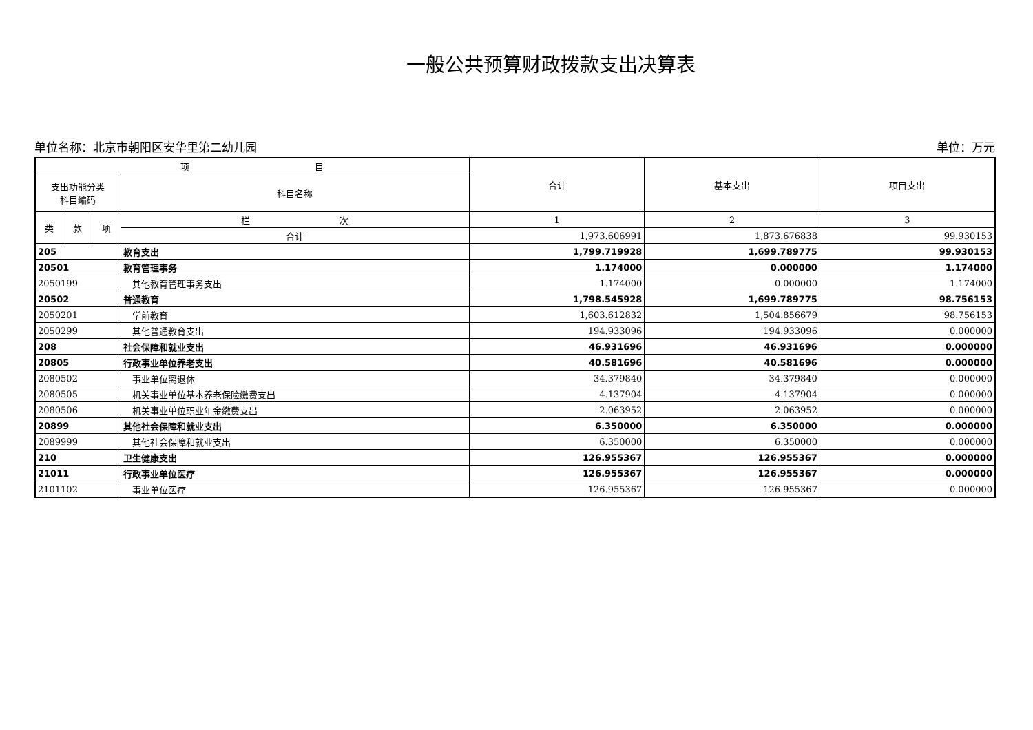一般公共预算财政拨款支出决算表
单位名称：北京市朝阳区安华里第二幼儿园 单位：万元
| 项 目 | | | | 合计 | 基本支出 | 项目支出 |
| --- | --- | --- | --- | --- | --- | --- |
| 支出功能分类 科目编码 | | | 科目名称 | | | |
| 类 | 款 | 项 | 栏 次 | 1 | 2 | 3 |
| | | | 合计 | 1,973.606991 | 1,873.676838 | 99.930153 |
| 205 | | | 教育支出 | 1,799.719928 | 1,699.789775 | 99.930153 |
| 20501 | | | 教育管理事务 | 1.174000 | 0.000000 | 1.174000 |
| 2050199 | | | 其他教育管理事务支出 | 1.174000 | 0.000000 | 1.174000 |
| 20502 | | | 普通教育 | 1,798.545928 | 1,699.789775 | 98.756153 |
| 2050201 | | | 学前教育 | 1,603.612832 | 1,504.856679 | 98.756153 |
| 2050299 | | | 其他普通教育支出 | 194.933096 | 194.933096 | 0.000000 |
| 208 | | | 社会保障和就业支出 | 46.931696 | 46.931696 | 0.000000 |
| 20805 | | | 行政事业单位养老支出 | 40.581696 | 40.581696 | 0.000000 |
| 2080502 | | | 事业单位离退休 | 34.379840 | 34.379840 | 0.000000 |
| 2080505 | | | 机关事业单位基本养老保险缴费支出 | 4.137904 | 4.137904 | 0.000000 |
| 2080506 | | | 机关事业单位职业年金缴费支出 | 2.063952 | 2.063952 | 0.000000 |
| 20899 | | | 其他社会保障和就业支出 | 6.350000 | 6.350000 | 0.000000 |
| 2089999 | | | 其他社会保障和就业支出 | 6.350000 | 6.350000 | 0.000000 |
| 210 | | | 卫生健康支出 | 126.955367 | 126.955367 | 0.000000 |
| 21011 | | | 行政事业单位医疗 | 126.955367 | 126.955367 | 0.000000 |
| 2101102 | | | 事业单位医疗 | 126.955367 | 126.955367 | 0.000000 |